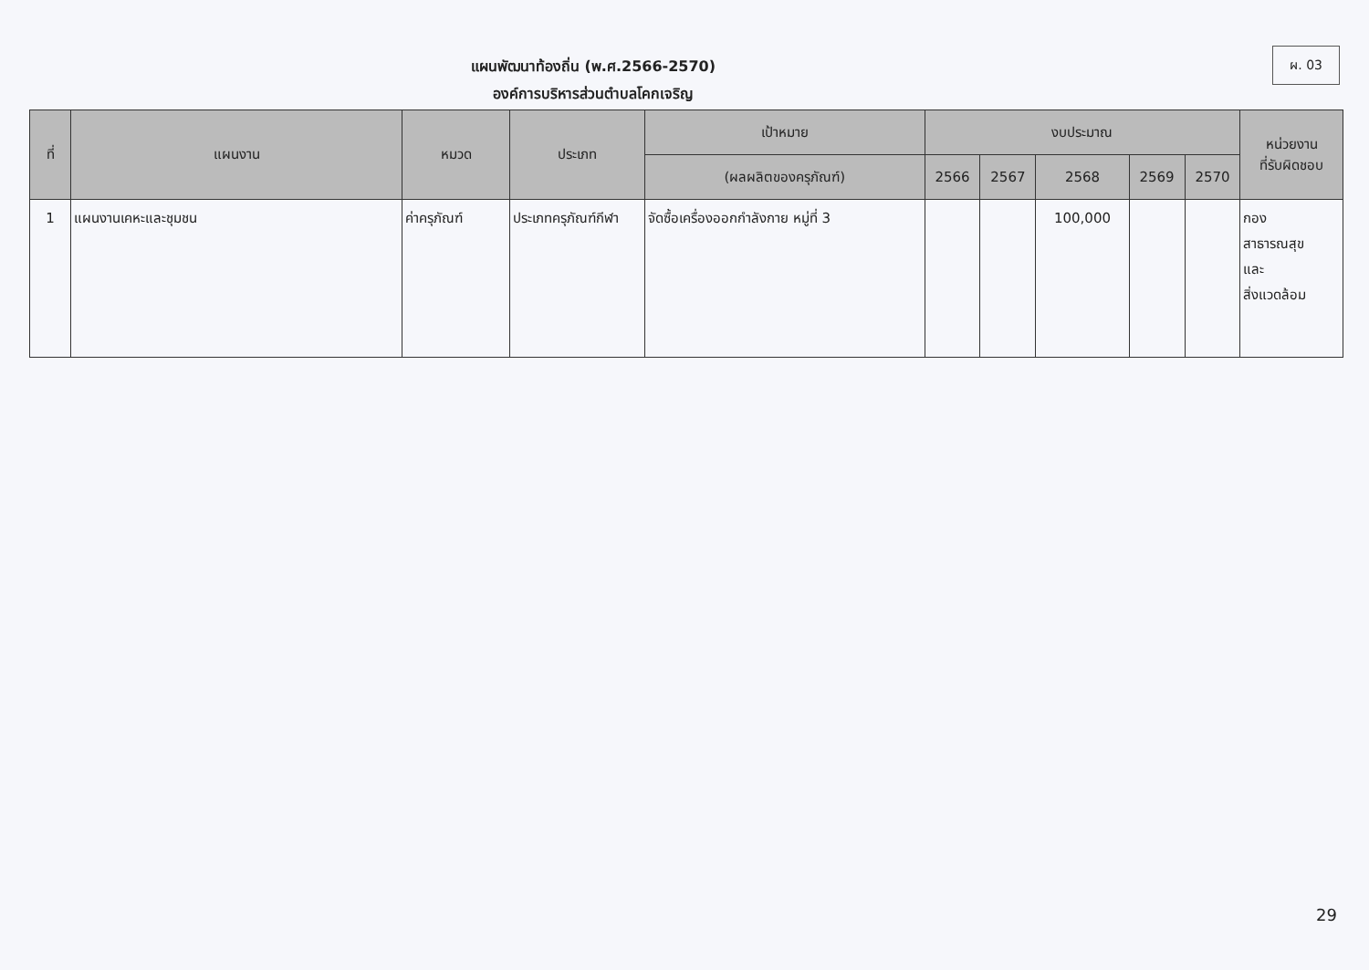ผ. 03
แผนพัฒนาท้องถิ่น (พ.ศ.2566-2570)
องค์การบริหารส่วนตำบลโคกเจริญ
| ที่ | แผนงาน | หมวด | ประเภท | เป้าหมาย | งบประมาณ | | | | | หน่วยงาน ที่รับผิดชอบ |
| --- | --- | --- | --- | --- | --- | --- | --- | --- | --- | --- |
| | | | | (ผลผลิตของครุภัณฑ์) | 2566 | 2567 | 2568 | 2569 | 2570 | |
| 1 | แผนงานเคหะและชุมชน | ค่าครุภัณฑ์ | ประเภทครุภัณฑ์กีฬา | จัดซื้อเครื่องออกกำลังกาย หมู่ที่ 3 | | | 100,000 | | | กอง สาธารณสุข และ สิ่งแวดล้อม |
29